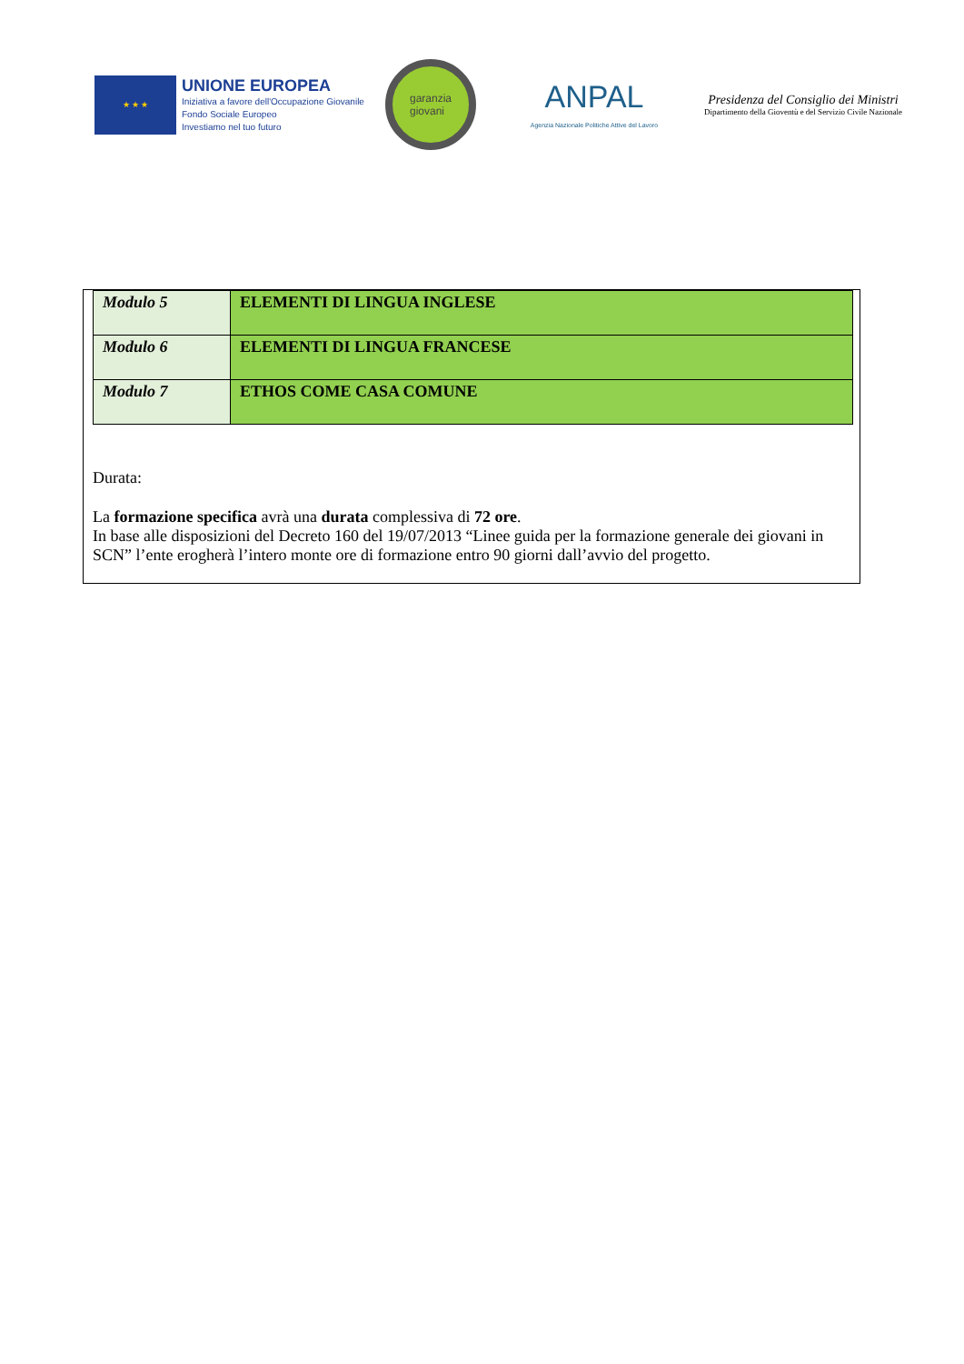★ ★ ★
UNIONE EUROPEA
Iniziativa a favore dell'Occupazione Giovanile
Fondo Sociale Europeo
Investiamo nel tuo futuro
garanzia
giovani
ANPAL
Agenzia Nazionale Politiche Attive del Lavoro
Presidenza del Consiglio dei Ministri
Dipartimento della Gioventù e del Servizio Civile Nazionale
| Modulo 5 | ELEMENTI DI LINGUA INGLESE |
| Modulo 6 | ELEMENTI DI LINGUA FRANCESE |
| Modulo 7 | ETHOS COME CASA COMUNE |
Durata:
La formazione specifica avrà una durata complessiva di 72 ore.
In base alle disposizioni del Decreto 160 del 19/07/2013 “Linee guida per la formazione generale dei giovani in SCN” l’ente erogherà l’intero monte ore di formazione entro 90 giorni dall’avvio del progetto.